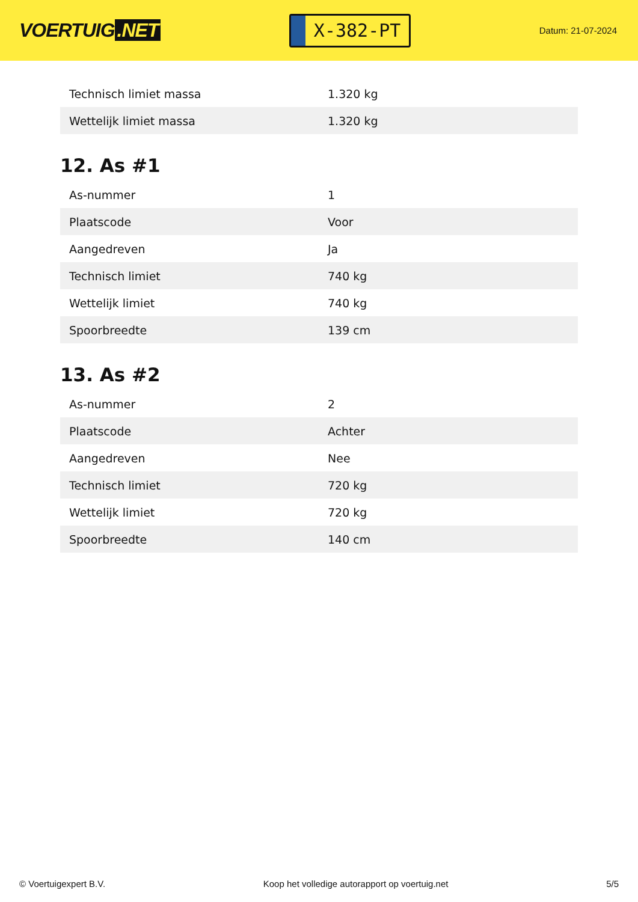VOERTUIG.NET
X-382-PT
Datum: 21-07-2024
| Technisch limiet massa | 1.320 kg |
| Wettelijk limiet massa | 1.320 kg |
12. As #1
| As-nummer | 1 |
| Plaatscode | Voor |
| Aangedreven | Ja |
| Technisch limiet | 740 kg |
| Wettelijk limiet | 740 kg |
| Spoorbreedte | 139 cm |
13. As #2
| As-nummer | 2 |
| Plaatscode | Achter |
| Aangedreven | Nee |
| Technisch limiet | 720 kg |
| Wettelijk limiet | 720 kg |
| Spoorbreedte | 140 cm |
© Voertuigexpert B.V. Koop het volledige autorapport op voertuig.net 5/5